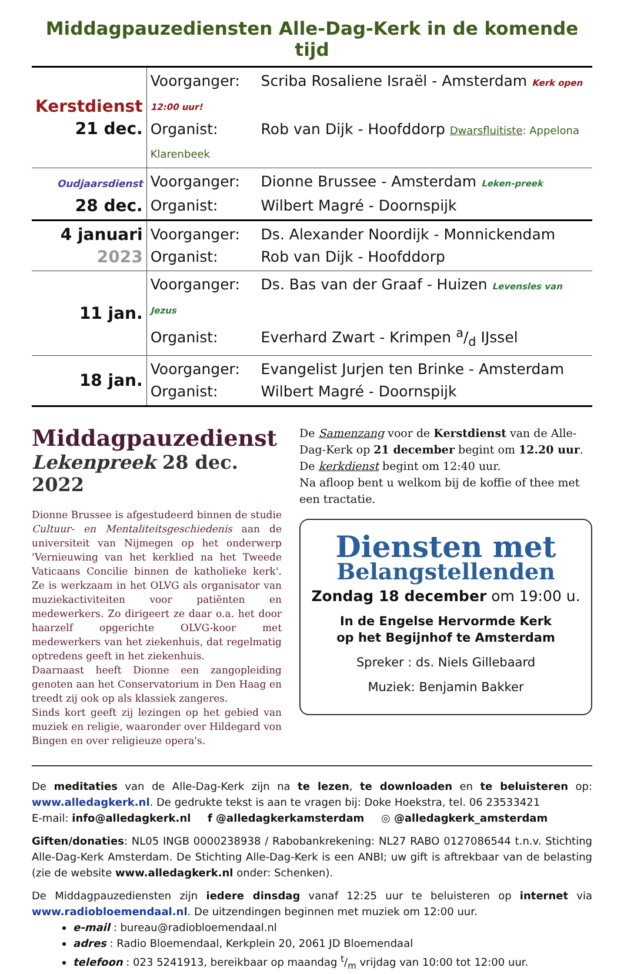Middagpauzediensten Alle-Dag-Kerk in de komende tijd
| Kerstdienst 21 dec. | Voorganger: Scriba Rosaliene Israël - Amsterdam Kerk open 12:00 uur! Organist: Rob van Dijk - Hoofddorp Dwarsfluitiste : Appelona Klarenbeek |
| Oudjaarsdienst 28 dec. | Voorganger: Dionne Brussee - Amsterdam Leken-preek Organist: Wilbert Magré - Doornspijk |
| 4 januari 2023 | Voorganger: Ds. Alexander Noordijk - Monnickendam Organist: Rob van Dijk - Hoofddorp |
| 11 jan. | Voorganger: Ds. Bas van der Graaf - Huizen Levensles van Jezus Organist: Everhard Zwart - Krimpen a/d IJssel |
| 18 jan. | Voorganger: Evangelist Jurjen ten Brinke - Amsterdam Organist: Wilbert Magré - Doornspijk |
Middagpauzedienst
Lekenpreek 28 dec. 2022
Dionne Brussee is afgestudeerd binnen de studie Cultuur- en Mentaliteitsgeschiedenis aan de universiteit van Nijmegen op het onderwerp 'Vernieuwing van het kerklied na het Tweede Vaticaans Concilie binnen de katholieke kerk'. Ze is werkzaam in het OLVG als organisator van muziekactiviteiten voor patiënten en medewerkers. Zo dirigeert ze daar o.a. het door haarzelf opgerichte OLVG-koor met medewerkers van het ziekenhuis, dat regelmatig optredens geeft in het ziekenhuis.
Daarnaast heeft Dionne een zangopleiding genoten aan het Conservatorium in Den Haag en treedt zij ook op als klassiek zangeres.
Sinds kort geeft zij lezingen op het gebied van muziek en religie, waaronder over Hildegard von Bingen en over religieuze opera's.
De Samenzang voor de Kerstdienst van de Alle-Dag-Kerk op 21 december begint om 12.20 uur.
De kerkdienst begint om 12:40 uur.
Na afloop bent u welkom bij de koffie of thee met een tractatie.
Diensten met
Belangstellenden
Zondag 18 december om 19:00 u.
In de Engelse Hervormde Kerk
op het Begijnhof te Amsterdam
Spreker : ds. Niels Gillebaard
Muziek: Benjamin Bakker
De meditaties van de Alle-Dag-Kerk zijn na te lezen, te downloaden en te beluisteren op: www.alledagkerk.nl. De gedrukte tekst is aan te vragen bij: Doke Hoekstra, tel. 06 23533421
E-mail: info@alledagkerk.nl f @alledagkerkamsterdam ◎ @alledagkerk_amsterdam
Giften/donaties: NL05 INGB 0000238938 / Rabobankrekening: NL27 RABO 0127086544 t.n.v. Stichting Alle-Dag-Kerk Amsterdam. De Stichting Alle-Dag-Kerk is een ANBI; uw gift is aftrekbaar van de belasting (zie de website www.alledagkerk.nl onder: Schenken).
De Middagpauzediensten zijn iedere dinsdag vanaf 12:25 uur te beluisteren op internet via www.radiobloemendaal.nl. De uitzendingen beginnen met muziek om 12:00 uur.
e-mail : bureau@radiobloemendaal.nl
adres : Radio Bloemendaal, Kerkplein 20, 2061 JD Bloemendaal
telefoon : 023 5241913, bereikbaar op maandag t/m vrijdag van 10:00 tot 12:00 uur.